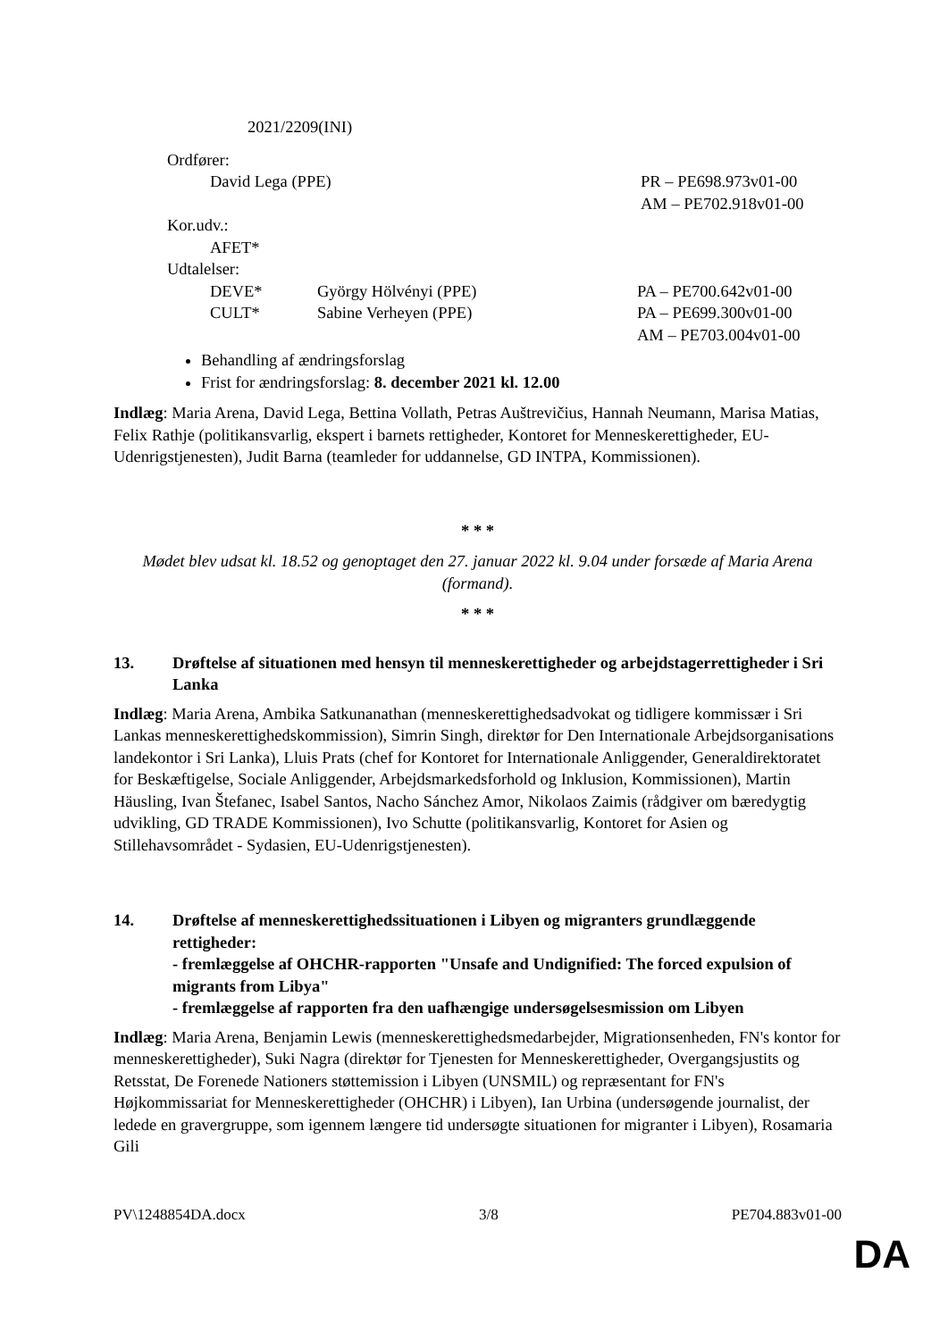2021/2209(INI)
Ordfører:
David Lega (PPE) PR – PE698.973v01-00
AM – PE702.918v01-00
Kor.udv.:
AFET*
Udtalelser:
DEVE* György Hölvényi (PPE) PA – PE700.642v01-00
CULT* Sabine Verheyen (PPE) PA – PE699.300v01-00
AM – PE703.004v01-00
Behandling af ændringsforslag
Frist for ændringsforslag: 8. december 2021 kl. 12.00
Indlæg: Maria Arena, David Lega, Bettina Vollath, Petras Auštrevičius, Hannah Neumann, Marisa Matias, Felix Rathje (politikansvarlig, ekspert i barnets rettigheder, Kontoret for Menneskerettigheder, EU-Udenrigstjenesten), Judit Barna (teamleder for uddannelse, GD INTPA, Kommissionen).
* * *
Mødet blev udsat kl. 18.52 og genoptaget den 27. januar 2022 kl. 9.04 under forsæde af Maria Arena (formand).
* * *
13. Drøftelse af situationen med hensyn til menneskerettigheder og arbejdstagerrettigheder i Sri Lanka
Indlæg: Maria Arena, Ambika Satkunanathan (menneskerettighedsadvokat og tidligere kommissær i Sri Lankas menneskerettighedskommission), Simrin Singh, direktør for Den Internationale Arbejdsorganisations landekontor i Sri Lanka), Lluis Prats (chef for Kontoret for Internationale Anliggender, Generaldirektoratet for Beskæftigelse, Sociale Anliggender, Arbejdsmarkedsforhold og Inklusion, Kommissionen), Martin Häusling, Ivan Štefanec, Isabel Santos, Nacho Sánchez Amor, Nikolaos Zaimis (rådgiver om bæredygtig udvikling, GD TRADE Kommissionen), Ivo Schutte (politikansvarlig, Kontoret for Asien og Stillehavsområdet - Sydasien, EU-Udenrigstjenesten).
14. Drøftelse af menneskerettighedssituationen i Libyen og migranters grundlæggende rettigheder:
- fremlæggelse af OHCHR-rapporten "Unsafe and Undignified: The forced expulsion of migrants from Libya"
- fremlæggelse af rapporten fra den uafhængige undersøgelsesmission om Libyen
Indlæg: Maria Arena, Benjamin Lewis (menneskerettighedsmedarbejder, Migrationsenheden, FN's kontor for menneskerettigheder), Suki Nagra (direktør for Tjenesten for Menneskerettigheder, Overgangsjustits og Retsstat, De Forenede Nationers støttemission i Libyen (UNSMIL) og repræsentant for FN's Højkommissariat for Menneskerettigheder (OHCHR) i Libyen), Ian Urbina (undersøgende journalist, der ledede en gravergruppe, som igennem længere tid undersøgte situationen for migranter i Libyen), Rosamaria Gili
PV\1248854DA.docx 3/8 PE704.883v01-00
DA